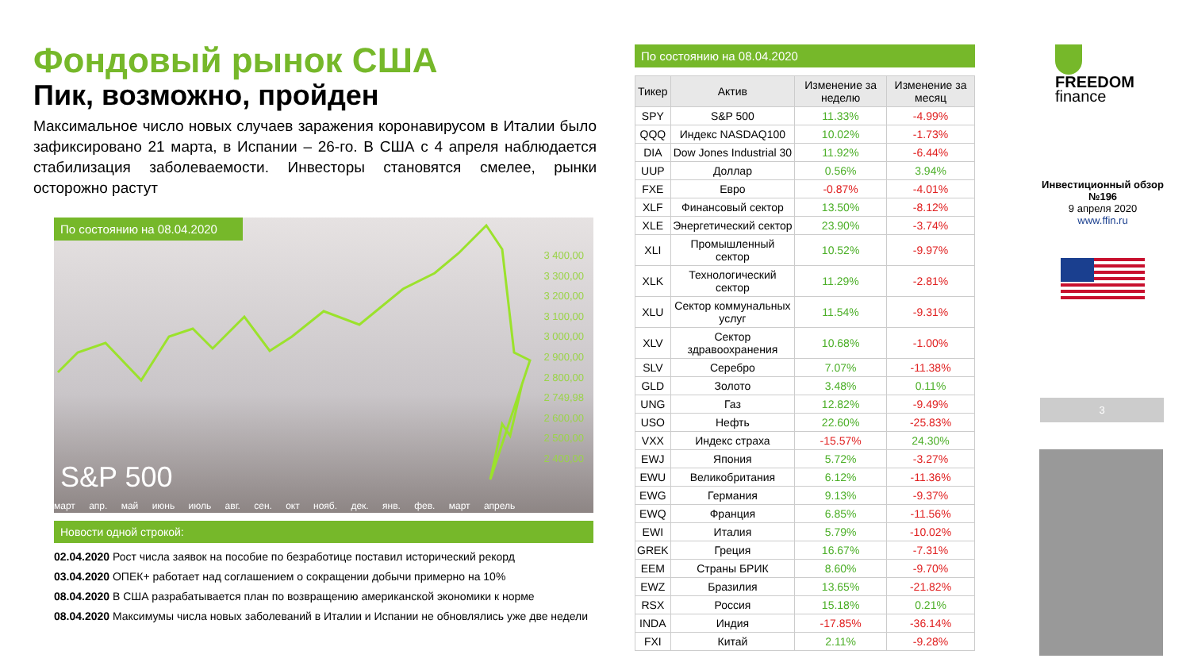Фондовый рынок США
Пик, возможно, пройден
Максимальное число новых случаев заражения коронавирусом в Италии было зафиксировано 21 марта, в Испании – 26-го. В США с 4 апреля наблюдается стабилизация заболеваемости. Инвесторы становятся смелее, рынки осторожно растут
По состоянию на 08.04.2020
3 400,00
3 300,00
3 200,00
3 100,00
3 000,00
2 900,00
2 800,00
2 749,98
2 600,00
2 500,00
2 400,00
S&P 500
март апр. май июнь июль авг. сен. окт нояб. дек. янв. фев. март апрель
Новости одной строкой:
02.04.2020 Рост числа заявок на пособие по безработице поставил исторический рекорд
03.04.2020 ОПЕК+ работает над соглашением о сокращении добычи примерно на 10%
08.04.2020 В США разрабатывается план по возвращению американской экономики к норме
08.04.2020 Максимумы числа новых заболеваний в Италии и Испании не обновлялись уже две недели
По состоянию на 08.04.2020
| Тикер | Актив | Изменение за неделю | Изменение за месяц |
| --- | --- | --- | --- |
| SPY | S&P 500 | 11.33% | -4.99% |
| QQQ | Индекс NASDAQ100 | 10.02% | -1.73% |
| DIA | Dow Jones Industrial 30 | 11.92% | -6.44% |
| UUP | Доллар | 0.56% | 3.94% |
| FXE | Евро | -0.87% | -4.01% |
| XLF | Финансовый сектор | 13.50% | -8.12% |
| XLE | Энергетический сектор | 23.90% | -3.74% |
| XLI | Промышленный сектор | 10.52% | -9.97% |
| XLK | Технологический сектор | 11.29% | -2.81% |
| XLU | Сектор коммунальных услуг | 11.54% | -9.31% |
| XLV | Сектор здравоохранения | 10.68% | -1.00% |
| SLV | Серебро | 7.07% | -11.38% |
| GLD | Золото | 3.48% | 0.11% |
| UNG | Газ | 12.82% | -9.49% |
| USO | Нефть | 22.60% | -25.83% |
| VXX | Индекс страха | -15.57% | 24.30% |
| EWJ | Япония | 5.72% | -3.27% |
| EWU | Великобритания | 6.12% | -11.36% |
| EWG | Германия | 9.13% | -9.37% |
| EWQ | Франция | 6.85% | -11.56% |
| EWI | Италия | 5.79% | -10.02% |
| GREK | Греция | 16.67% | -7.31% |
| EEM | Страны БРИК | 8.60% | -9.70% |
| EWZ | Бразилия | 13.65% | -21.82% |
| RSX | Россия | 15.18% | 0.21% |
| INDA | Индия | -17.85% | -36.14% |
| FXI | Китай | 2.11% | -9.28% |
FREEDOM
finance
Инвестиционный обзор №196
9 апреля 2020
www.ffin.ru
3